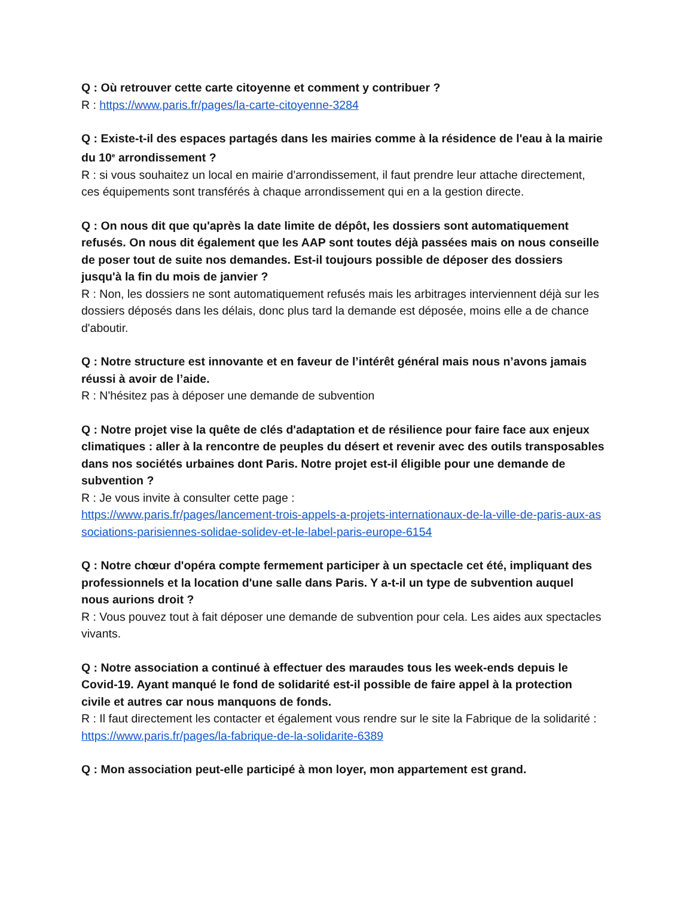Q : Où retrouver cette carte citoyenne et comment y contribuer ?
R : https://www.paris.fr/pages/la-carte-citoyenne-3284
Q : Existe-t-il des espaces partagés dans les mairies comme à la résidence de l'eau à la mairie du 10<sup>e</sup> arrondissement ?
R : si vous souhaitez un local en mairie d'arrondissement, il faut prendre leur attache directement, ces équipements sont transférés à chaque arrondissement qui en a la gestion directe.
Q : On nous dit que qu'après la date limite de dépôt, les dossiers sont automatiquement refusés. On nous dit également que les AAP sont toutes déjà passées mais on nous conseille de poser tout de suite nos demandes. Est-il toujours possible de déposer des dossiers jusqu'à la fin du mois de janvier ?
R : Non, les dossiers ne sont automatiquement refusés mais les arbitrages interviennent déjà sur les dossiers déposés dans les délais, donc plus tard la demande est déposée, moins elle a de chance d'aboutir.
Q : Notre structure est innovante et en faveur de l’intérêt général mais nous n’avons jamais réussi à avoir de l’aide.
R : N'hésitez pas à déposer une demande de subvention
Q : Notre projet vise la quête de clés d'adaptation et de résilience pour faire face aux enjeux climatiques : aller à la rencontre de peuples du désert et revenir avec des outils transposables dans nos sociétés urbaines dont Paris. Notre projet est-il éligible pour une demande de subvention ?
R : Je vous invite à consulter cette page :
https://www.paris.fr/pages/lancement-trois-appels-a-projets-internationaux-de-la-ville-de-paris-aux-associations-parisiennes-solidae-solidev-et-le-label-paris-europe-6154
Q : Notre chœur d'opéra compte fermement participer à un spectacle cet été, impliquant des professionnels et la location d'une salle dans Paris. Y a-t-il un type de subvention auquel nous aurions droit ?
R : Vous pouvez tout à fait déposer une demande de subvention pour cela. Les aides aux spectacles vivants.
Q : Notre association a continué à effectuer des maraudes tous les week-ends depuis le Covid-19. Ayant manqué le fond de solidarité est-il possible de faire appel à la protection civile et autres car nous manquons de fonds.
R : Il faut directement les contacter et également vous rendre sur le site la Fabrique de la solidarité : https://www.paris.fr/pages/la-fabrique-de-la-solidarite-6389
Q : Mon association peut-elle participé à mon loyer, mon appartement est grand.